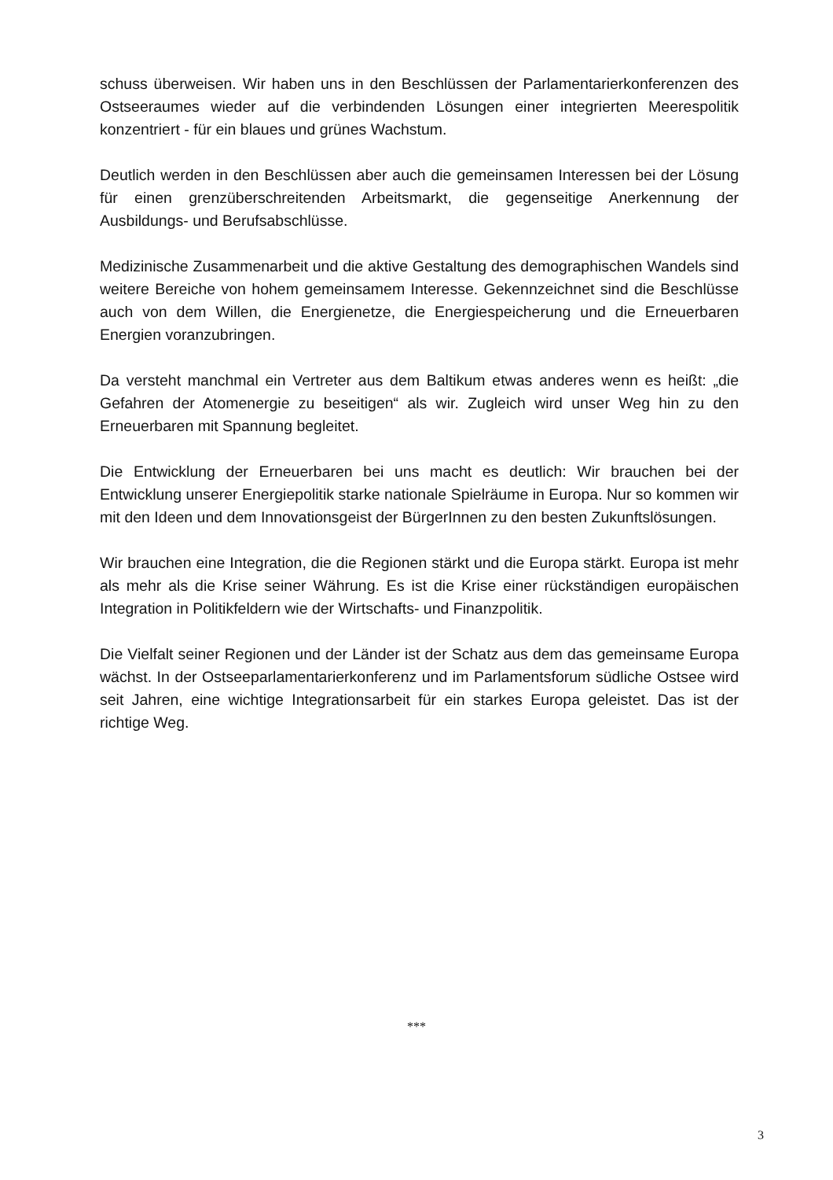schuss überweisen. Wir haben uns in den Beschlüssen der Parlamentarierkonferenzen des Ostseeraumes wieder auf die verbindenden Lösungen einer integrierten Meerespolitik konzentriert - für ein blaues und grünes Wachstum.
Deutlich werden in den Beschlüssen aber auch die gemeinsamen Interessen bei der Lösung für einen grenzüberschreitenden Arbeitsmarkt, die gegenseitige Anerkennung der Ausbildungs- und Berufsabschlüsse.
Medizinische Zusammenarbeit und die aktive Gestaltung des demographischen Wandels sind weitere Bereiche von hohem gemeinsamem Interesse. Gekennzeichnet sind die Beschlüsse auch von dem Willen, die Energienetze, die Energiespeicherung und die Erneuerbaren Energien voranzubringen.
Da versteht manchmal ein Vertreter aus dem Baltikum etwas anderes wenn es heißt: „die Gefahren der Atomenergie zu beseitigen“ als wir. Zugleich wird unser Weg hin zu den Erneuerbaren mit Spannung begleitet.
Die Entwicklung der Erneuerbaren bei uns macht es deutlich: Wir brauchen bei der Entwicklung unserer Energiepolitik starke nationale Spielräume in Europa. Nur so kommen wir mit den Ideen und dem Innovationsgeist der BürgerInnen zu den besten Zukunftslösungen.
Wir brauchen eine Integration, die die Regionen stärkt und die Europa stärkt. Europa ist mehr als mehr als die Krise seiner Währung. Es ist die Krise einer rückständigen europäischen Integration in Politikfeldern wie der Wirtschafts- und Finanzpolitik.
Die Vielfalt seiner Regionen und der Länder ist der Schatz aus dem das gemeinsame Europa wächst. In der Ostseeparlamentarierkonferenz und im Parlamentsforum südliche Ostsee wird seit Jahren, eine wichtige Integrationsarbeit für ein starkes Europa geleistet. Das ist der richtige Weg.
***
3